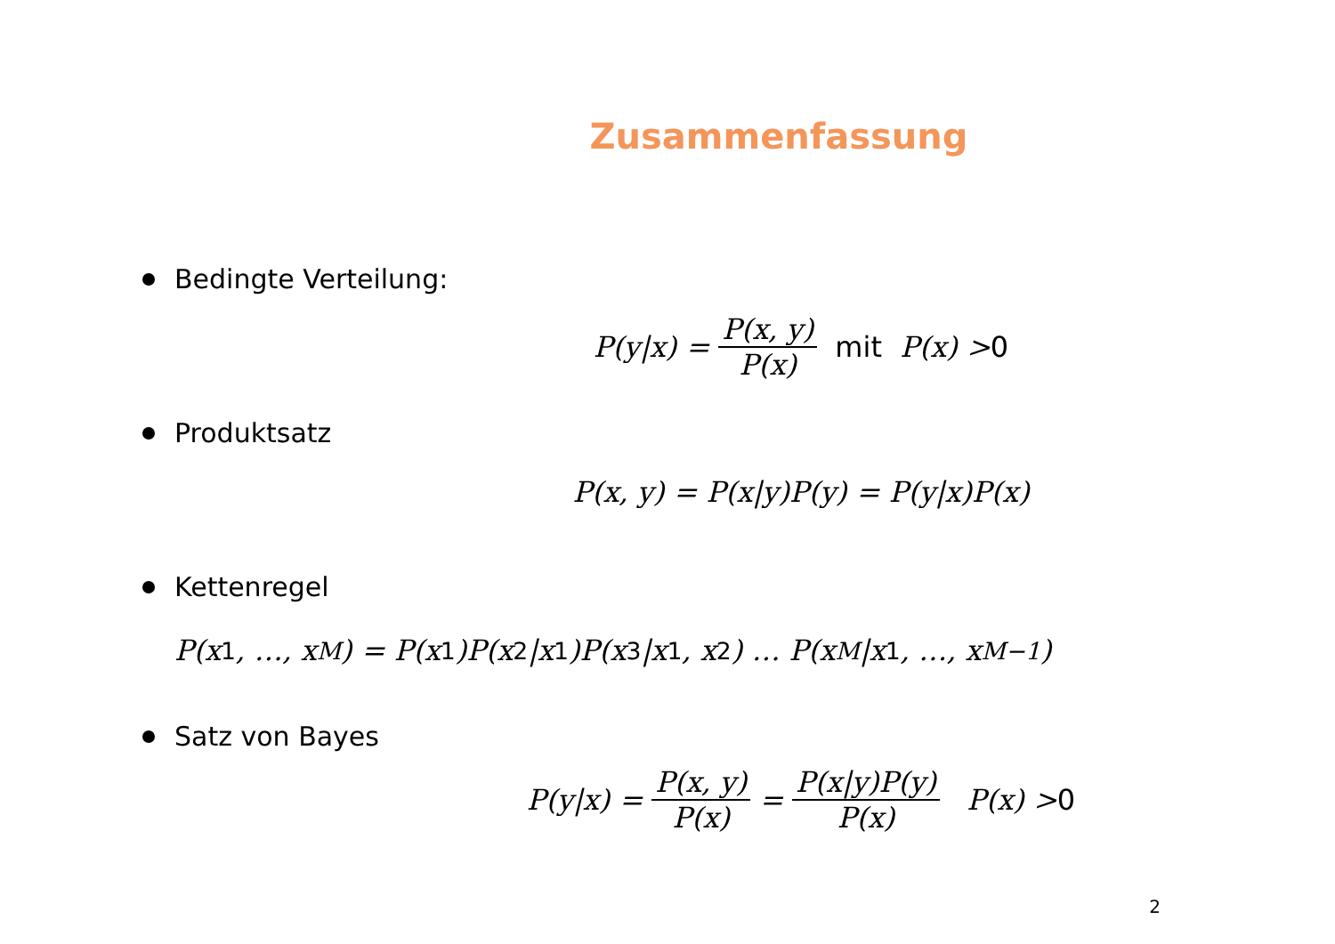Zusammenfassung
Bedingte Verteilung:
P(y|x) = P(x, y) P(x) mit P(x) > 0
Produktsatz
P(x, y) = P(x|y)P(y) = P(y|x)P(x)
Kettenregel
P(x<sub>1</sub>, …, x<sub>M</sub>) = P(x<sub>1</sub>)P(x<sub>2</sub>|x<sub>1</sub>)P(x<sub>3</sub>|x<sub>1</sub>, x<sub>2</sub>) … P(x<sub>M</sub>|x<sub>1</sub>, …, x<sub>M−1</sub>)
Satz von Bayes
P(y|x) = P(x, y) P(x) = P(x|y)P(y) P(x) P(x) > 0
2